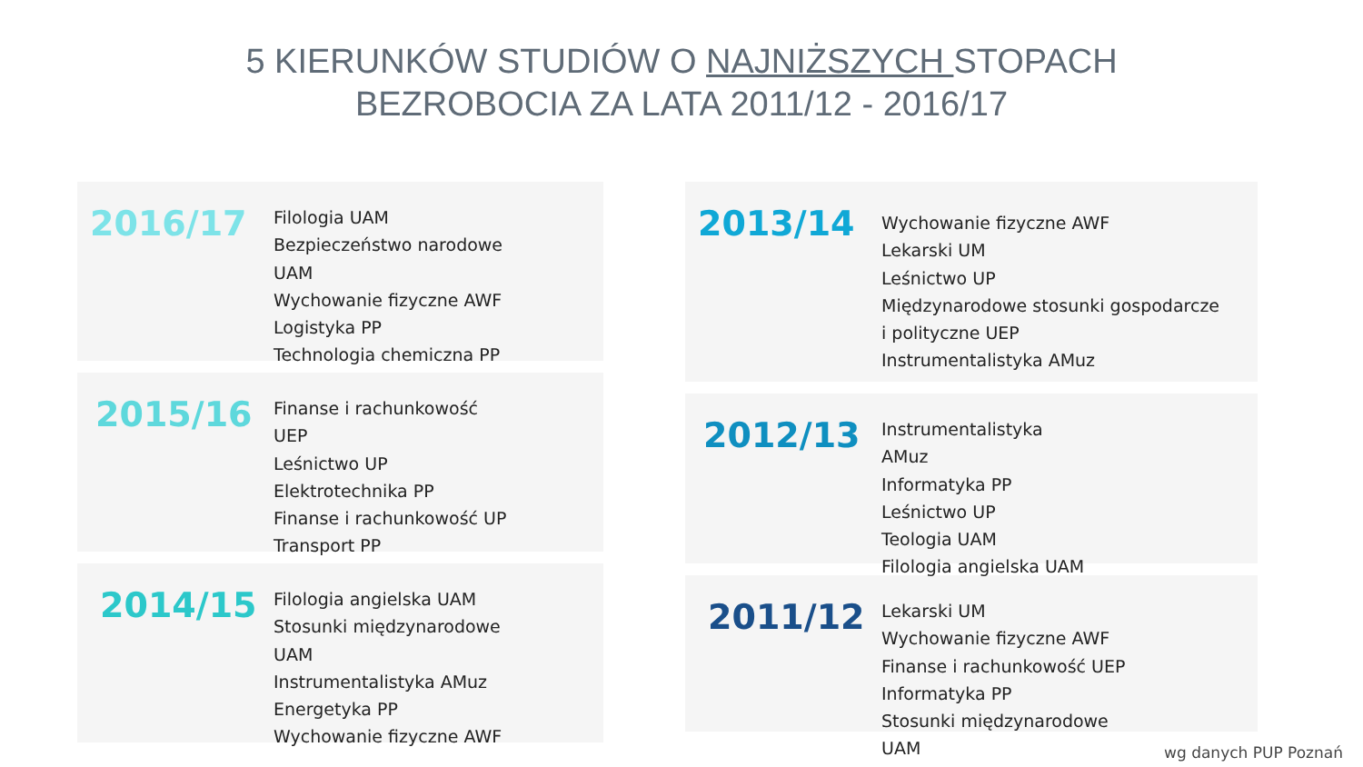5 KIERUNKÓW STUDIÓW O NAJNIŻSZYCH STOPACH
BEZROBOCIA ZA LATA 2011/12 - 2016/17
2016/17
Filologia UAM
Bezpieczeństwo narodowe
UAM
Wychowanie fizyczne AWF
Logistyka PP
Technologia chemiczna PP
2015/16
Finanse i rachunkowość
UEP
Leśnictwo UP
Elektrotechnika PP
Finanse i rachunkowość UP
Transport PP
2014/15
Filologia angielska UAM
Stosunki międzynarodowe
UAM
Instrumentalistyka AMuz
Energetyka PP
Wychowanie fizyczne AWF
2013/14
Wychowanie fizyczne AWF
Lekarski UM
Leśnictwo UP
Międzynarodowe stosunki gospodarcze
i polityczne UEP
Instrumentalistyka AMuz
2012/13
Instrumentalistyka
AMuz
Informatyka PP
Leśnictwo UP
Teologia UAM
Filologia angielska UAM
2011/12
Lekarski UM
Wychowanie fizyczne AWF
Finanse i rachunkowość UEP
Informatyka PP
Stosunki międzynarodowe
UAM
wg danych PUP Poznań